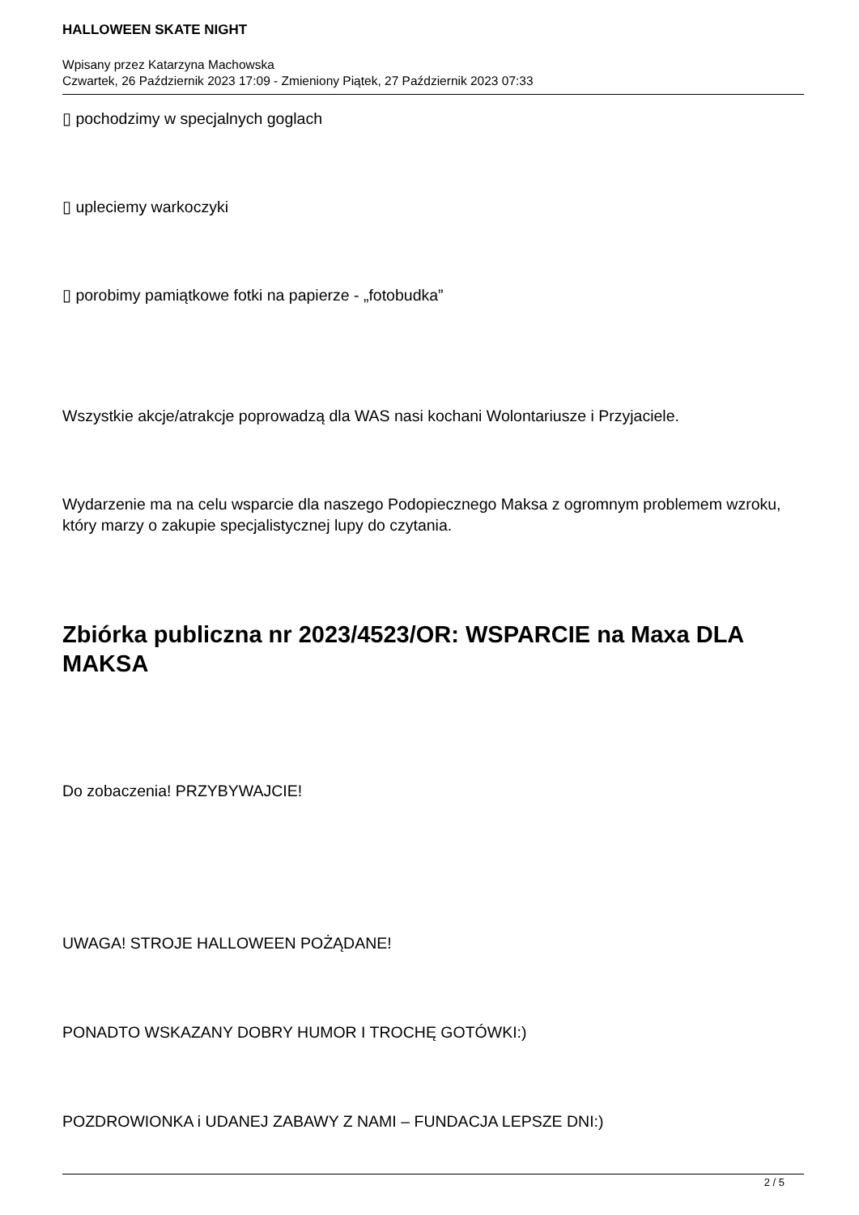HALLOWEEN SKATE NIGHT
Wpisany przez Katarzyna Machowska
Czwartek, 26 Październik 2023 17:09 - Zmieniony Piątek, 27 Październik 2023 07:33
▯ pochodzimy w specjalnych goglach
▯ upleciemy warkoczyki
▯ porobimy pamiątkowe fotki na papierze - „fotobudka”
Wszystkie akcje/atrakcje poprowadzą dla WAS nasi kochani Wolontariusze i Przyjaciele.
Wydarzenie ma na celu wsparcie dla naszego Podopiecznego Maksa z ogromnym problemem wzroku, który marzy o zakupie specjalistycznej lupy do czytania.
Zbiórka publiczna nr 2023/4523/OR: WSPARCIE na Maxa DLA MAKSA
Do zobaczenia! PRZYBYWAJCIE!
UWAGA! STROJE HALLOWEEN POŻĄDANE!
PONADTO WSKAZANY DOBRY HUMOR I TROCHĘ GOTÓWKI:)
POZDROWIONKA i UDANEJ ZABAWY Z NAMI – FUNDACJA LEPSZE DNI:)
2 / 5